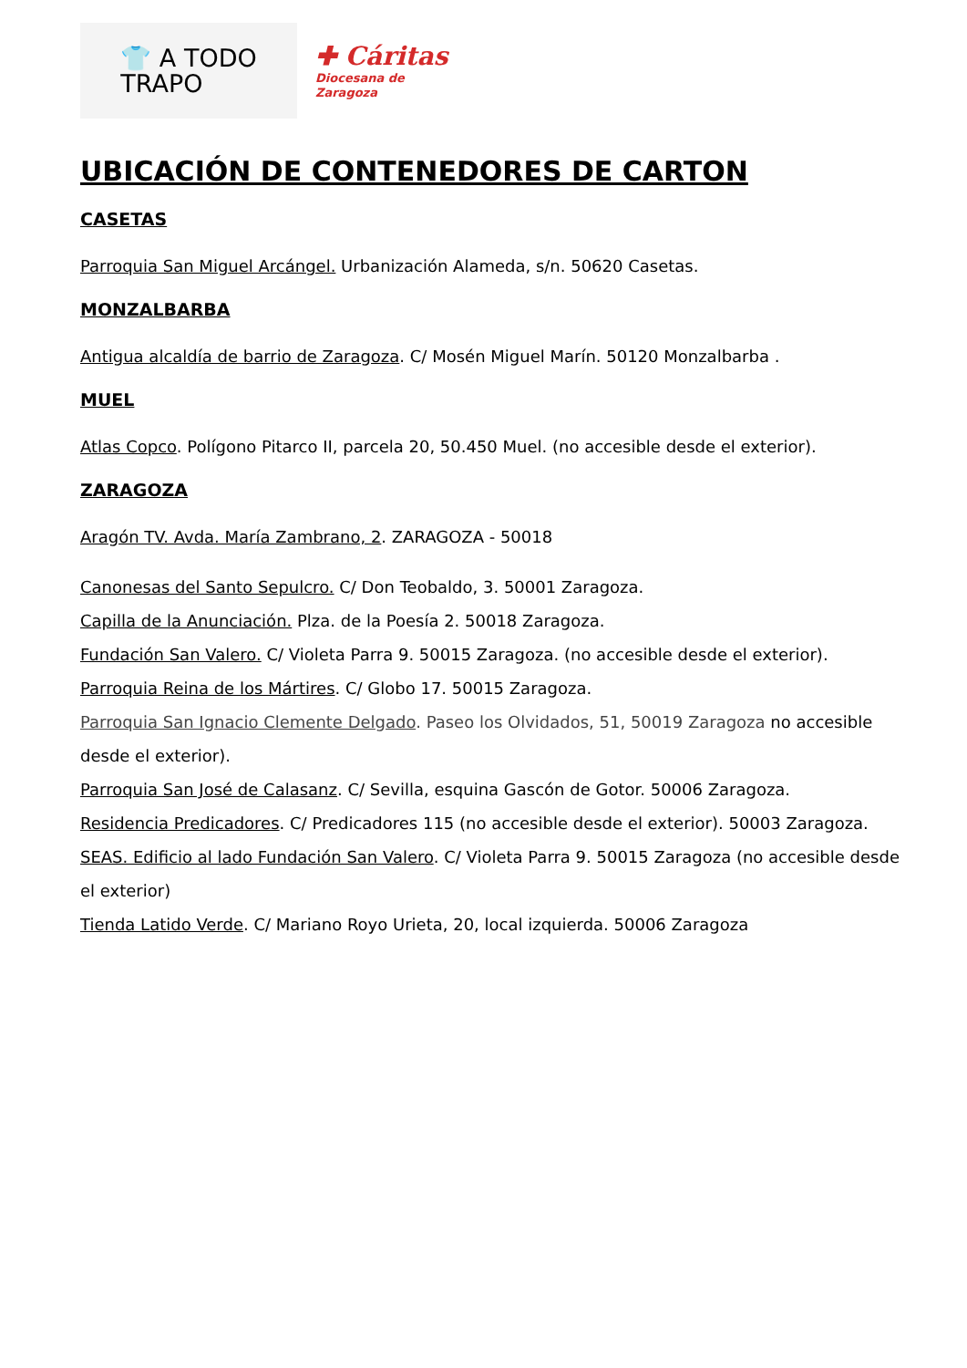👕 A TODO
TRAPO
✚ Cáritas
Diocesana de
Zaragoza
UBICACIÓN DE CONTENEDORES DE CARTON
CASETAS
Parroquia San Miguel Arcángel. Urbanización Alameda, s/n. 50620 Casetas.
MONZALBARBA
Antigua alcaldía de barrio de Zaragoza. C/ Mosén Miguel Marín. 50120 Monzalbarba .
MUEL
Atlas Copco. Polígono Pitarco II, parcela 20, 50.450 Muel. (no accesible desde el exterior).
ZARAGOZA
Aragón TV. Avda. María Zambrano, 2. ZARAGOZA - 50018
Canonesas del Santo Sepulcro. C/ Don Teobaldo, 3. 50001 Zaragoza.
Capilla de la Anunciación. Plza. de la Poesía 2. 50018 Zaragoza.
Fundación San Valero. C/ Violeta Parra 9. 50015 Zaragoza. (no accesible desde el exterior).
Parroquia Reina de los Mártires. C/ Globo 17. 50015 Zaragoza.
Parroquia San Ignacio Clemente Delgado. Paseo los Olvidados, 51, 50019 Zaragoza no accesible desde el exterior).
Parroquia San José de Calasanz. C/ Sevilla, esquina Gascón de Gotor. 50006 Zaragoza.
Residencia Predicadores. C/ Predicadores 115 (no accesible desde el exterior). 50003 Zaragoza.
SEAS. Edificio al lado Fundación San Valero. C/ Violeta Parra 9. 50015 Zaragoza (no accesible desde el exterior)
Tienda Latido Verde. C/ Mariano Royo Urieta, 20, local izquierda. 50006 Zaragoza